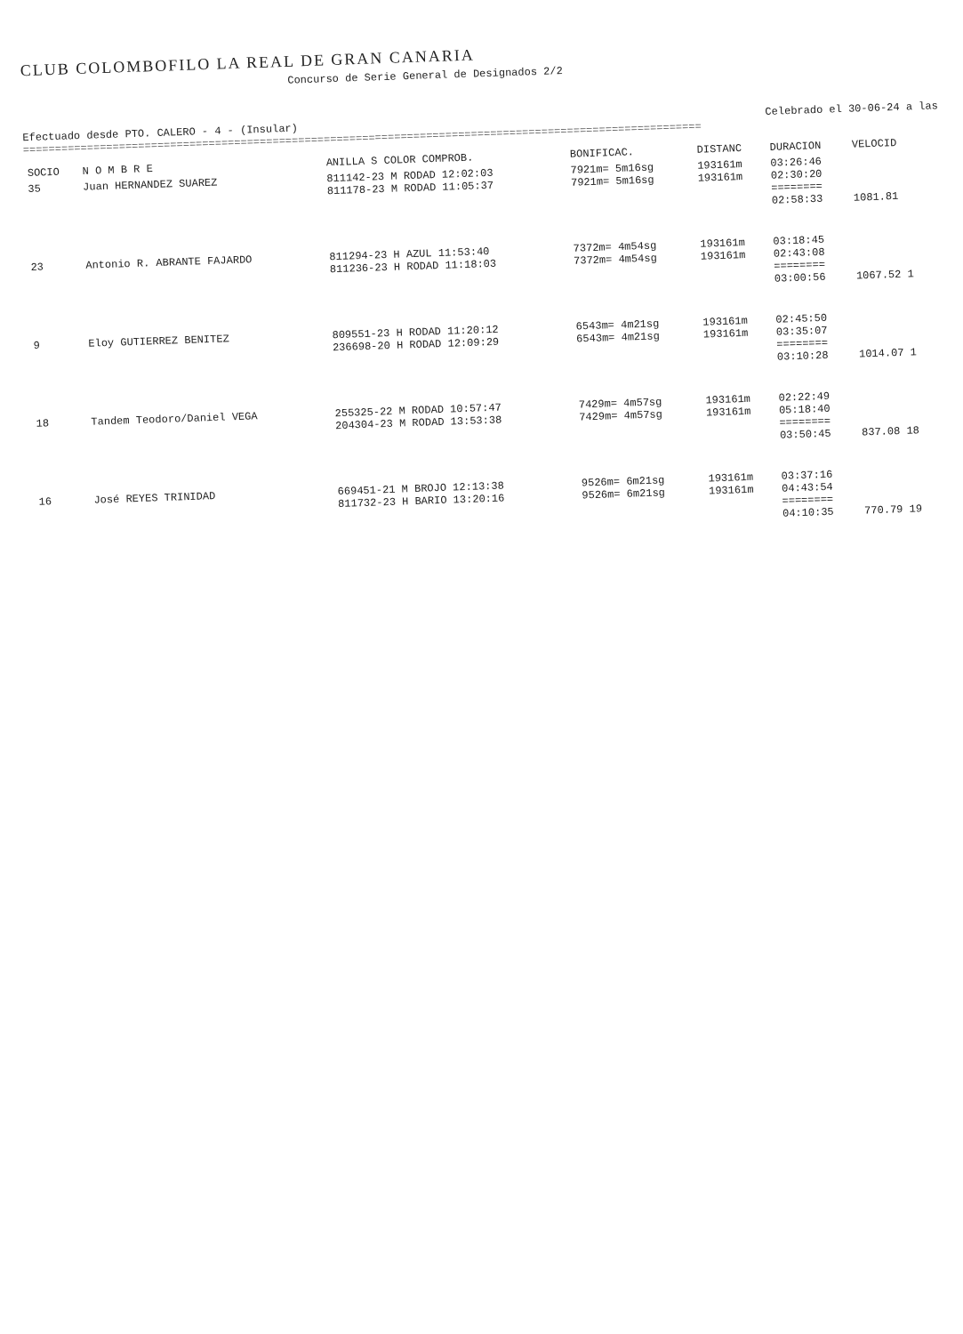CLUB COLOMBOFILO LA REAL DE GRAN CANARIA
Concurso de Serie General de Designados 2/2
Efectuado desde PTO. CALERO - 4 - (Insular) Celebrado el 30-06-24 a las
==========================================================================================================
| SOCIO | N O M B R E | ANILLA S COLOR COMPROB. | BONIFICAC. | DISTANC | DURACION | VELOCID |
| --- | --- | --- | --- | --- | --- | --- |
| 35 | Juan HERNANDEZ SUAREZ | 811142-23 M RODAD 12:02:03 811178-23 M RODAD 11:05:37 | 7921m= 5m16sg 7921m= 5m16sg | 193161m 193161m | 03:26:46 02:30:20 ======== 02:58:33 | 1081.81 |
| 23 | Antonio R. ABRANTE FAJARDO | 811294-23 H AZUL 11:53:40 811236-23 H RODAD 11:18:03 | 7372m= 4m54sg 7372m= 4m54sg | 193161m 193161m | 03:18:45 02:43:08 ======== 03:00:56 | 1067.52 1 |
| 9 | Eloy GUTIERREZ BENITEZ | 809551-23 H RODAD 11:20:12 236698-20 H RODAD 12:09:29 | 6543m= 4m21sg 6543m= 4m21sg | 193161m 193161m | 02:45:50 03:35:07 ======== 03:10:28 | 1014.07 1 |
| 18 | Tandem Teodoro/Daniel VEGA | 255325-22 M RODAD 10:57:47 204304-23 M RODAD 13:53:38 | 7429m= 4m57sg 7429m= 4m57sg | 193161m 193161m | 02:22:49 05:18:40 ======== 03:50:45 | 837.08 18 |
| 16 | José REYES TRINIDAD | 669451-21 M BROJO 12:13:38 811732-23 H BARIO 13:20:16 | 9526m= 6m21sg 9526m= 6m21sg | 193161m 193161m | 03:37:16 04:43:54 ======== 04:10:35 | 770.79 19 |